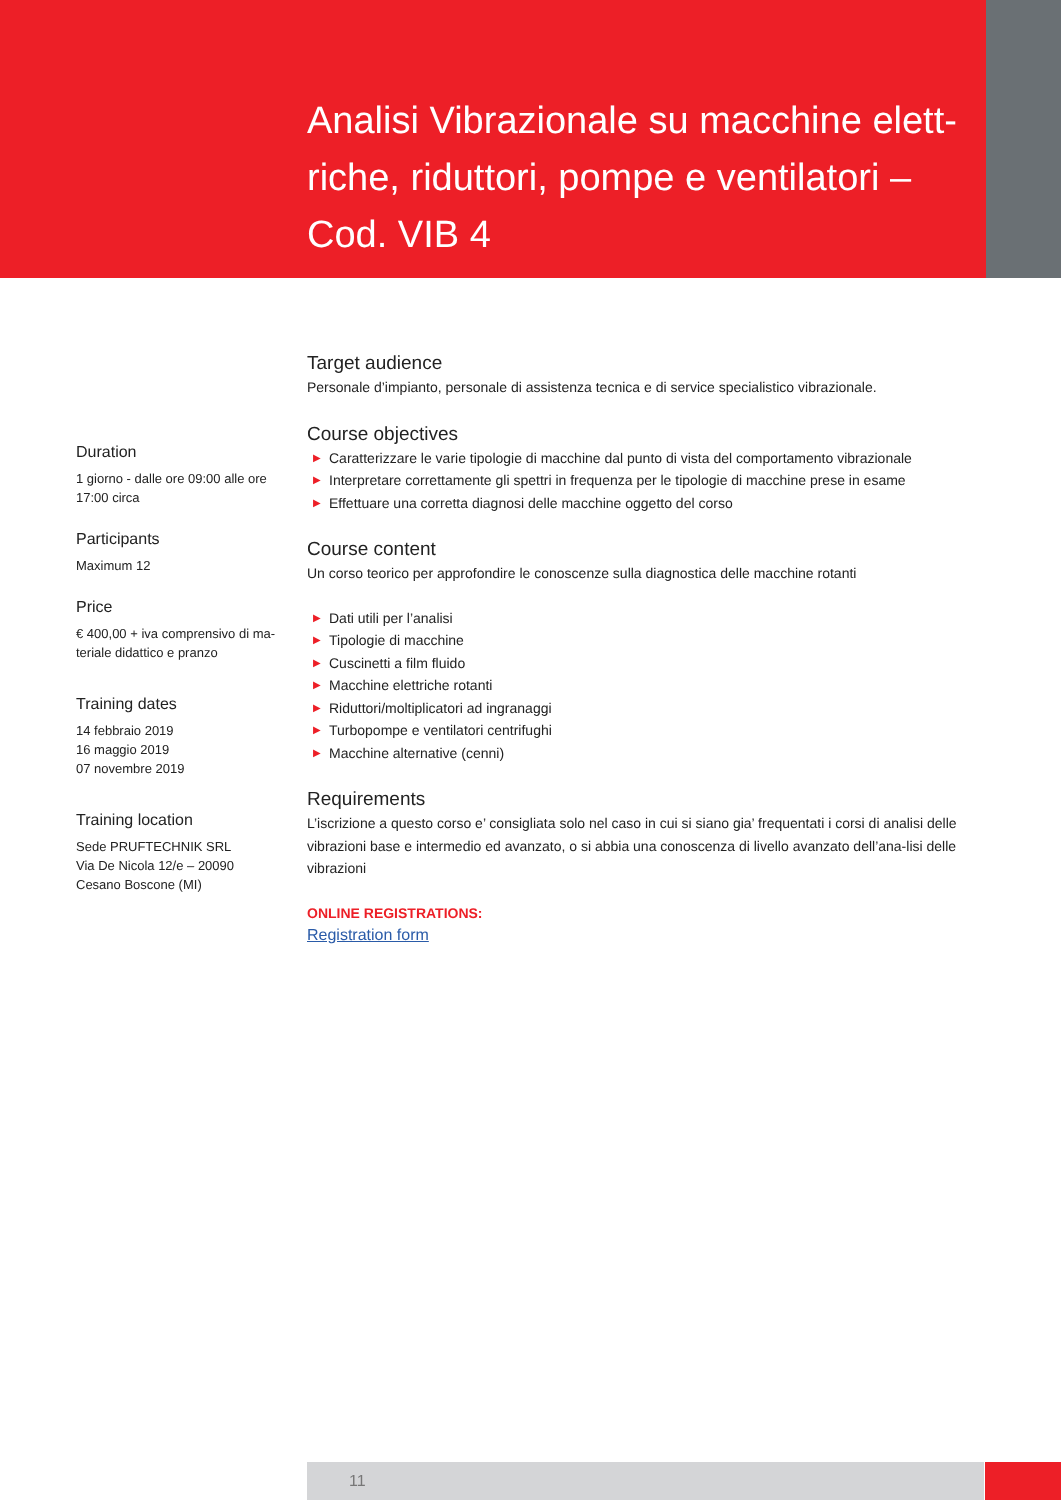Analisi Vibrazionale su macchine elett-riche, riduttori, pompe e ventilatori – Cod. VIB 4
Duration
1 giorno - dalle ore 09:00 alle ore 17:00 circa
Participants
Maximum 12
Price
€ 400,00 + iva comprensivo di ma-teriale didattico e pranzo
Training dates
14 febbraio 2019
16 maggio 2019
07 novembre 2019
Training location
Sede PRUFTECHNIK SRL
Via De Nicola 12/e – 20090
Cesano Boscone (MI)
Target audience
Personale d’impianto, personale di assistenza tecnica e di service specialistico vibrazionale.
Course objectives
▶ Caratterizzare le varie tipologie di macchine dal punto di vista del comportamento vibrazionale
▶ Interpretare correttamente gli spettri in frequenza per le tipologie di macchine prese in esame
▶ Effettuare una corretta diagnosi delle macchine oggetto del corso
Course content
Un corso teorico per approfondire le conoscenze sulla diagnostica delle macchine rotanti
▶ Dati utili per l’analisi
▶ Tipologie di macchine
▶ Cuscinetti a film fluido
▶ Macchine elettriche rotanti
▶ Riduttori/moltiplicatori ad ingranaggi
▶ Turbopompe e ventilatori centrifughi
▶ Macchine alternative (cenni)
Requirements
L’iscrizione a questo corso e’ consigliata solo nel caso in cui si siano gia’ frequentati i corsi di analisi delle vibrazioni base e intermedio ed avanzato, o si abbia una conoscenza di livello avanzato dell’ana-lisi delle vibrazioni
ONLINE REGISTRATIONS:
Registration form
11